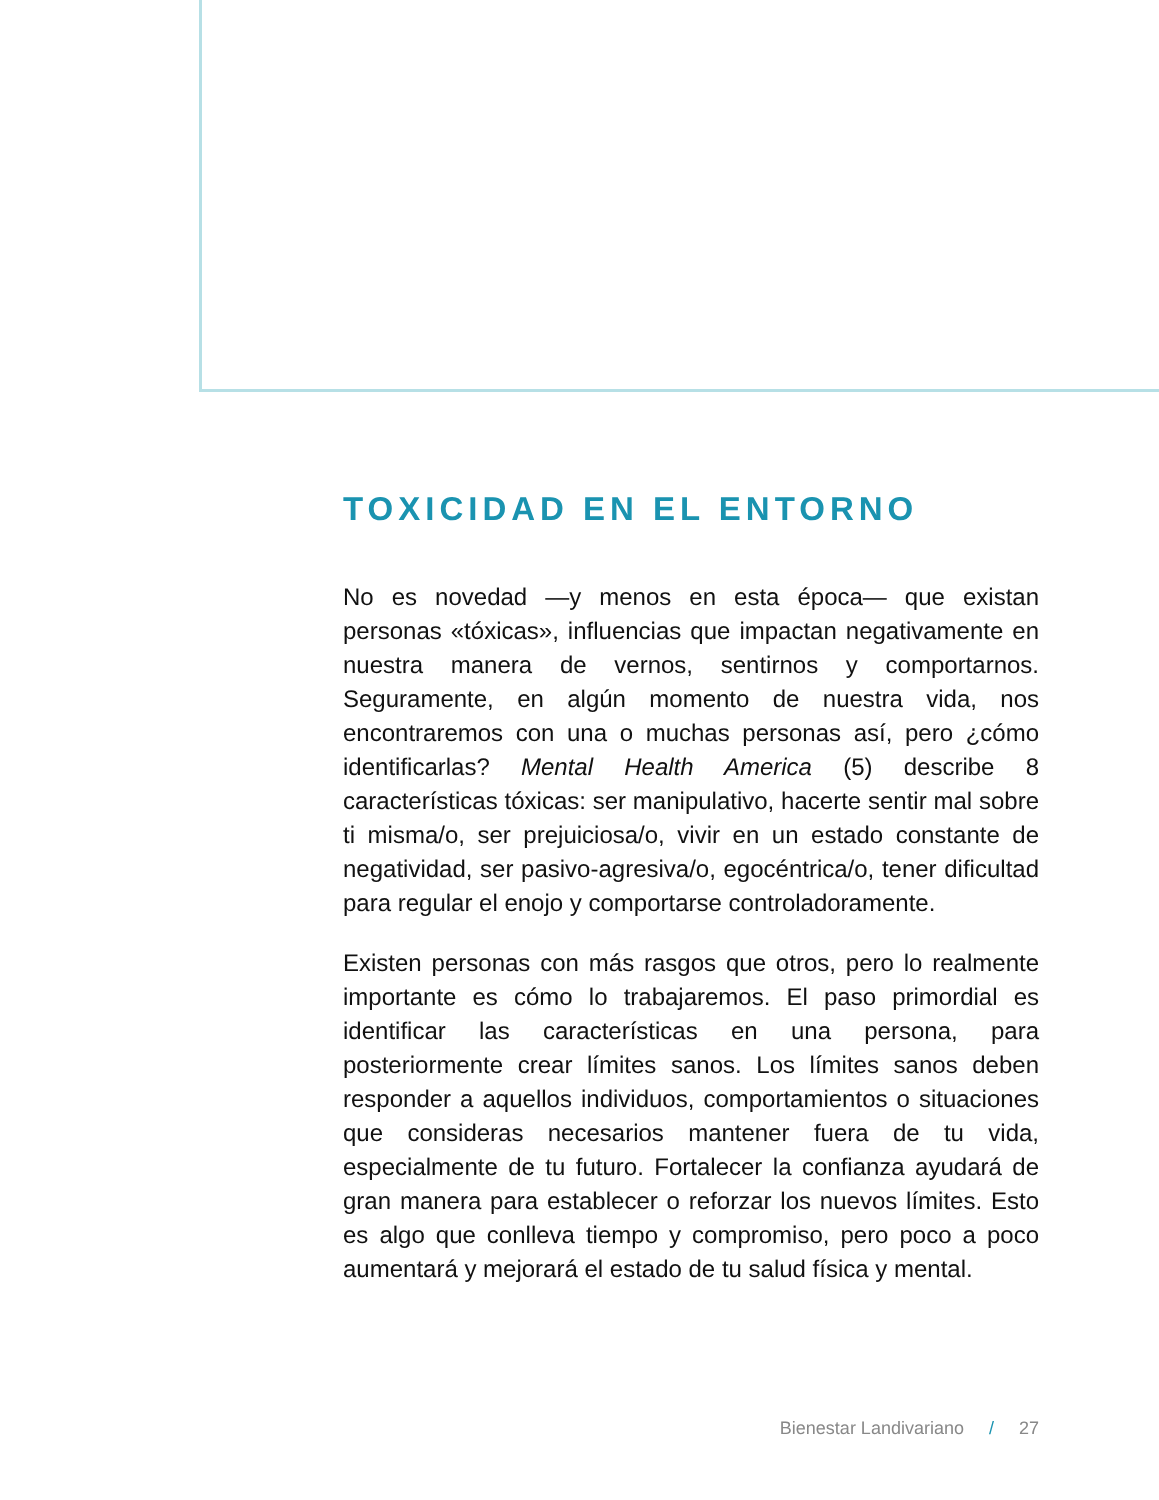TOXICIDAD EN EL ENTORNO
No es novedad —y menos en esta época— que existan personas «tóxicas», influencias que impactan negativamente en nuestra manera de vernos, sentirnos y comportarnos. Seguramente, en algún momento de nuestra vida, nos encontraremos con una o muchas personas así, pero ¿cómo identificarlas? Mental Health America (5) describe 8 características tóxicas: ser manipulativo, hacerte sentir mal sobre ti misma/o, ser prejuiciosa/o, vivir en un estado constante de negatividad, ser pasivo-agresiva/o, egocéntrica/o, tener dificultad para regular el enojo y comportarse controladoramente.
Existen personas con más rasgos que otros, pero lo realmente importante es cómo lo trabajaremos. El paso primordial es identificar las características en una persona, para posteriormente crear límites sanos. Los límites sanos deben responder a aquellos individuos, comportamientos o situaciones que consideras necesarios mantener fuera de tu vida, especialmente de tu futuro. Fortalecer la confianza ayudará de gran manera para establecer o reforzar los nuevos límites. Esto es algo que conlleva tiempo y compromiso, pero poco a poco aumentará y mejorará el estado de tu salud física y mental.
Bienestar Landivariano / 27